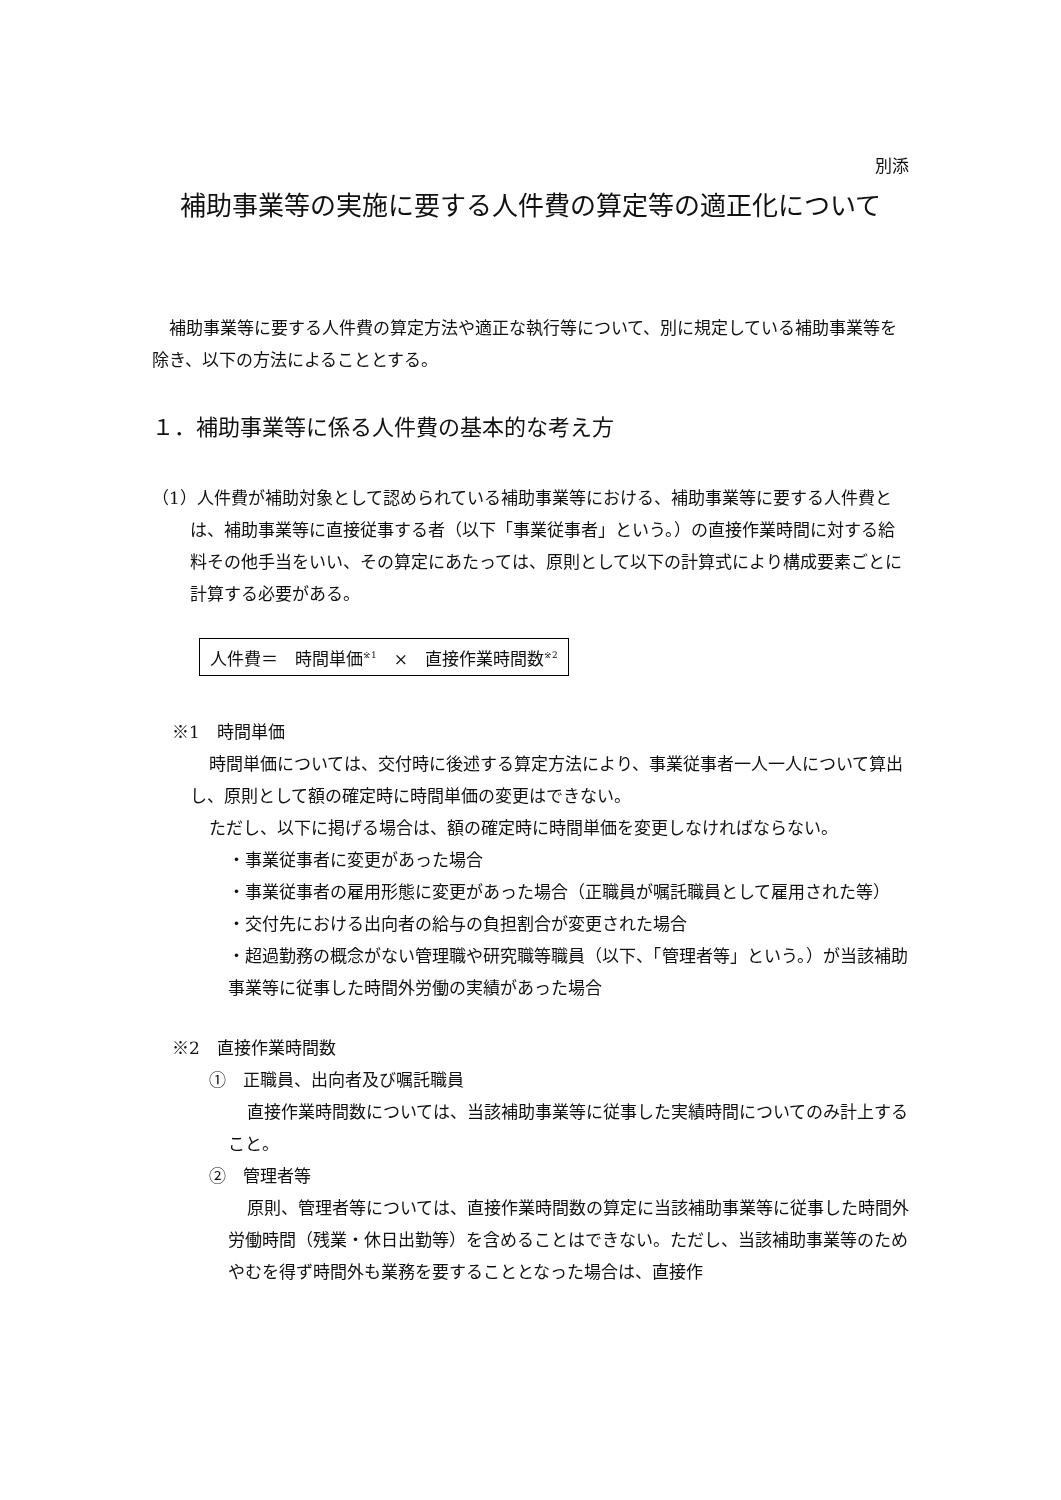別添
補助事業等の実施に要する人件費の算定等の適正化について
補助事業等に要する人件費の算定方法や適正な執行等について、別に規定している補助事業等を除き、以下の方法によることとする。
１．補助事業等に係る人件費の基本的な考え方
（1）人件費が補助対象として認められている補助事業等における、補助事業等に要する人件費とは、補助事業等に直接従事する者（以下「事業従事者」という。）の直接作業時間に対する給料その他手当をいい、その算定にあたっては、原則として以下の計算式により構成要素ごとに計算する必要がある。
人件費＝　時間単価<sup>※1</sup>　×　直接作業時間数<sup>※2</sup>
※1　時間単価
時間単価については、交付時に後述する算定方法により、事業従事者一人一人について算出し、原則として額の確定時に時間単価の変更はできない。
ただし、以下に掲げる場合は、額の確定時に時間単価を変更しなければならない。
・事業従事者に変更があった場合
・事業従事者の雇用形態に変更があった場合（正職員が嘱託職員として雇用された等）
・交付先における出向者の給与の負担割合が変更された場合
・超過勤務の概念がない管理職や研究職等職員（以下、「管理者等」という。）が当該補助事業等に従事した時間外労働の実績があった場合
※2　直接作業時間数
①　正職員、出向者及び嘱託職員
直接作業時間数については、当該補助事業等に従事した実績時間についてのみ計上すること。
②　管理者等
原則、管理者等については、直接作業時間数の算定に当該補助事業等に従事した時間外労働時間（残業・休日出勤等）を含めることはできない。ただし、当該補助事業等のためやむを得ず時間外も業務を要することとなった場合は、直接作